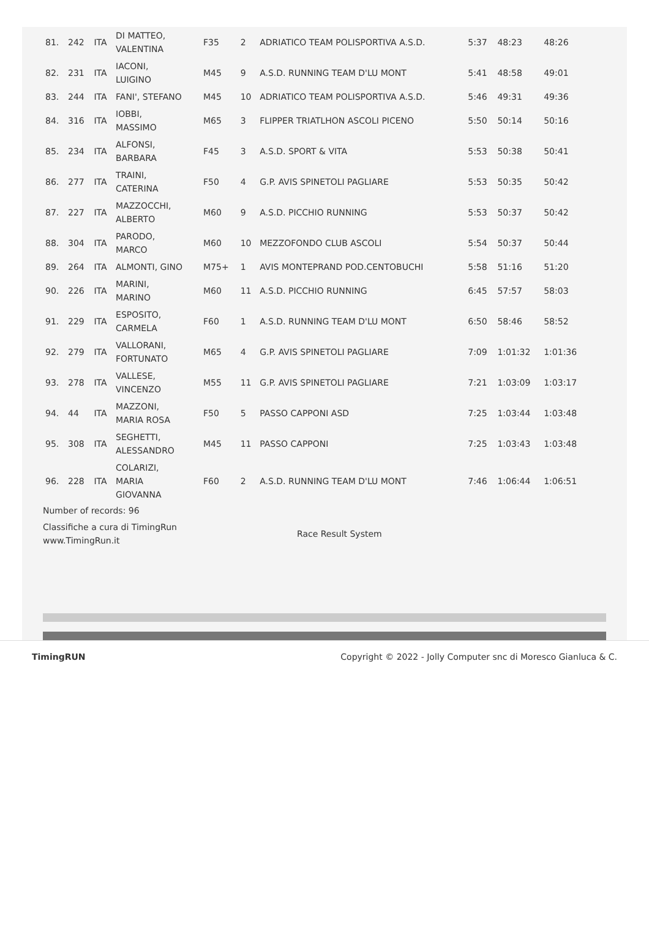| 81. | 242 | ITA | DI MATTEO, VALENTINA | F35 | 2 | ADRIATICO TEAM POLISPORTIVA A.S.D. | 5:37 | 48:23 | 48:26 |
| 82. | 231 | ITA | IACONI, LUIGINO | M45 | 9 | A.S.D. RUNNING TEAM D'LU MONT | 5:41 | 48:58 | 49:01 |
| 83. | 244 | ITA | FANI', STEFANO | M45 | 10 | ADRIATICO TEAM POLISPORTIVA A.S.D. | 5:46 | 49:31 | 49:36 |
| 84. | 316 | ITA | IOBBI, MASSIMO | M65 | 3 | FLIPPER TRIATLHON ASCOLI PICENO | 5:50 | 50:14 | 50:16 |
| 85. | 234 | ITA | ALFONSI, BARBARA | F45 | 3 | A.S.D. SPORT & VITA | 5:53 | 50:38 | 50:41 |
| 86. | 277 | ITA | TRAINI, CATERINA | F50 | 4 | G.P. AVIS SPINETOLI PAGLIARE | 5:53 | 50:35 | 50:42 |
| 87. | 227 | ITA | MAZZOCCHI, ALBERTO | M60 | 9 | A.S.D. PICCHIO RUNNING | 5:53 | 50:37 | 50:42 |
| 88. | 304 | ITA | PARODO, MARCO | M60 | 10 | MEZZOFONDO CLUB ASCOLI | 5:54 | 50:37 | 50:44 |
| 89. | 264 | ITA | ALMONTI, GINO | M75+ | 1 | AVIS MONTEPRAND POD.CENTOBUCHI | 5:58 | 51:16 | 51:20 |
| 90. | 226 | ITA | MARINI, MARINO | M60 | 11 | A.S.D. PICCHIO RUNNING | 6:45 | 57:57 | 58:03 |
| 91. | 229 | ITA | ESPOSITO, CARMELA | F60 | 1 | A.S.D. RUNNING TEAM D'LU MONT | 6:50 | 58:46 | 58:52 |
| 92. | 279 | ITA | VALLORANI, FORTUNATO | M65 | 4 | G.P. AVIS SPINETOLI PAGLIARE | 7:09 | 1:01:32 | 1:01:36 |
| 93. | 278 | ITA | VALLESE, VINCENZO | M55 | 11 | G.P. AVIS SPINETOLI PAGLIARE | 7:21 | 1:03:09 | 1:03:17 |
| 94. | 44 | ITA | MAZZONI, MARIA ROSA | F50 | 5 | PASSO CAPPONI ASD | 7:25 | 1:03:44 | 1:03:48 |
| 95. | 308 | ITA | SEGHETTI, ALESSANDRO | M45 | 11 | PASSO CAPPONI | 7:25 | 1:03:43 | 1:03:48 |
| 96. | 228 | ITA | COLARIZI, MARIA GIOVANNA | F60 | 2 | A.S.D. RUNNING TEAM D'LU MONT | 7:46 | 1:06:44 | 1:06:51 |
Number of records: 96
Classifiche a cura di TimingRun
www.TimingRun.it
Race Result System
TimingRUN Copyright © 2022 - Jolly Computer snc di Moresco Gianluca & C.